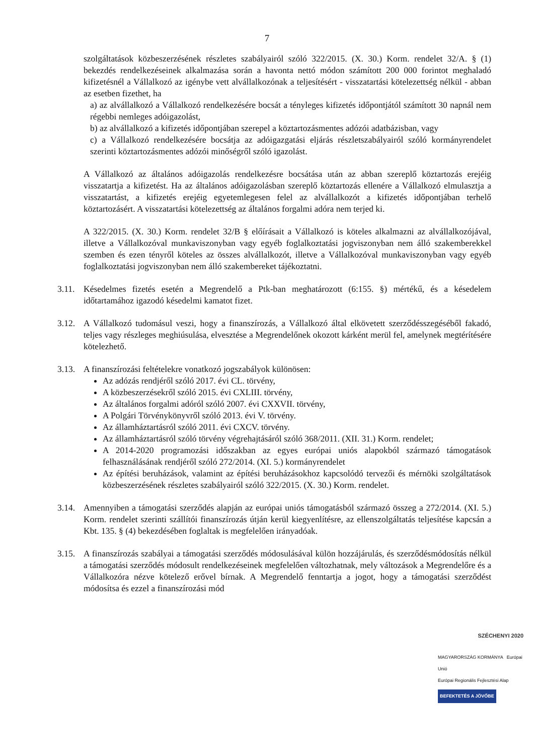7
szolgáltatások közbeszerzésének részletes szabályairól szóló 322/2015. (X. 30.) Korm. rendelet 32/A. § (1) bekezdés rendelkezéseinek alkalmazása során a havonta nettó módon számított 200 000 forintot meghaladó kifizetésnél a Vállalkozó az igénybe vett alvállalkozónak a teljesítésért - visszatartási kötelezettség nélkül - abban az esetben fizethet, ha
a) az alvállalkozó a Vállalkozó rendelkezésére bocsát a tényleges kifizetés időpontjától számított 30 napnál nem régebbi nemleges adóigazolást,
b) az alvállalkozó a kifizetés időpontjában szerepel a köztartozásmentes adózói adatbázisban, vagy
c) a Vállalkozó rendelkezésére bocsátja az adóigazgatási eljárás részletszabályairól szóló kormányrendelet szerinti köztartozásmentes adózói minőségről szóló igazolást.
A Vállalkozó az általános adóigazolás rendelkezésre bocsátása után az abban szereplő köztartozás erejéig visszatartja a kifizetést. Ha az általános adóigazolásban szereplő köztartozás ellenére a Vállalkozó elmulasztja a visszatartást, a kifizetés erejéig egyetemlegesen felel az alvállalkozót a kifizetés időpontjában terhelő köztartozásért. A visszatartási kötelezettség az általános forgalmi adóra nem terjed ki.
A 322/2015. (X. 30.) Korm. rendelet 32/B § előírásait a Vállalkozó is köteles alkalmazni az alvállalkozójával, illetve a Vállalkozóval munkaviszonyban vagy egyéb foglalkoztatási jogviszonyban nem álló szakemberekkel szemben és ezen tényről köteles az összes alvállalkozót, illetve a Vállalkozóval munkaviszonyban vagy egyéb foglalkoztatási jogviszonyban nem álló szakembereket tájékoztatni.
3.11.
Késedelmes fizetés esetén a Megrendelő a Ptk-ban meghatározott (6:155. §) mértékű, és a késedelem időtartamához igazodó késedelmi kamatot fizet.
3.12.
A Vállalkozó tudomásul veszi, hogy a finanszírozás, a Vállalkozó által elkövetett szerződésszegéséből fakadó, teljes vagy részleges meghiúsulása, elvesztése a Megrendelőnek okozott kárként merül fel, amelynek megtérítésére kötelezhető.
3.13.
A finanszírozási feltételekre vonatkozó jogszabályok különösen:
Az adózás rendjéről szóló 2017. évi CL. törvény,
A közbeszerzésekről szóló 2015. évi CXLIII. törvény,
Az általános forgalmi adóról szóló 2007. évi CXXVII. törvény,
A Polgári Törvénykönyvről szóló 2013. évi V. törvény.
Az államháztartásról szóló 2011. évi CXCV. törvény.
Az államháztartásról szóló törvény végrehajtásáról szóló 368/2011. (XII. 31.) Korm. rendelet;
A 2014-2020 programozási időszakban az egyes európai uniós alapokból származó támogatások felhasználásának rendjéről szóló 272/2014. (XI. 5.) kormányrendelet
Az építési beruházások, valamint az építési beruházásokhoz kapcsolódó tervezői és mérnöki szolgáltatások közbeszerzésének részletes szabályairól szóló 322/2015. (X. 30.) Korm. rendelet.
3.14.
Amennyiben a támogatási szerződés alapján az európai uniós támogatásból származó összeg a 272/2014. (XI. 5.) Korm. rendelet szerinti szállítói finanszírozás útján kerül kiegyenlítésre, az ellenszolgáltatás teljesítése kapcsán a Kbt. 135. § (4) bekezdésében foglaltak is megfelelően irányadóak.
3.15.
A finanszírozás szabályai a támogatási szerződés módosulásával külön hozzájárulás, és szerződésmódosítás nélkül a támogatási szerződés módosult rendelkezéseinek megfelelően változhatnak, mely változások a Megrendelőre és a Vállalkozóra nézve kötelező erővel bírnak. A Megrendelő fenntartja a jogot, hogy a támogatási szerződést módosítsa és ezzel a finanszírozási mód
SZÉCHENYI 2020
MAGYARORSZÁG KORMÁNYA Európai Unió
Európai Regionális Fejlesztési Alap
BEFEKTETÉS A JÖVŐBE